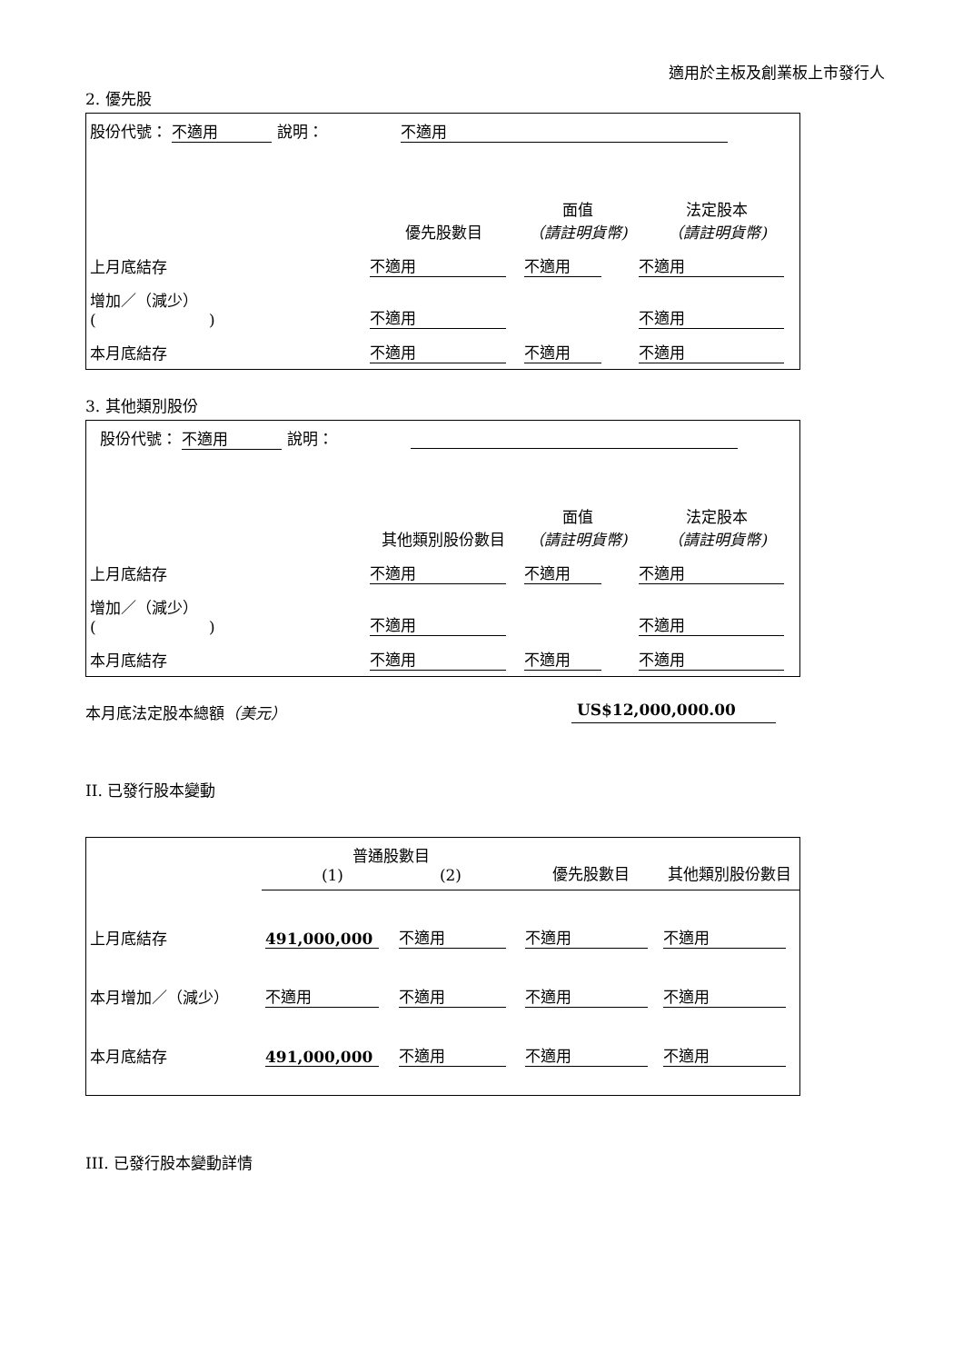適用於主板及創業板上市發行人
2. 優先股
| 股份代號： 不適用 說明： 不適用 | | | |
| | 優先股數目 | 面值 （請註明貨幣) | 法定股本 （請註明貨幣) |
| 上月底結存 | 不適用 | 不適用 | 不適用 |
| 增加／（減少） ( ) | 不適用 | | 不適用 |
| 本月底結存 | 不適用 | 不適用 | 不適用 |
3. 其他類別股份
| 股份代號： 不適用 說明： | | | |
| | 其他類別股份數目 | 面值 （請註明貨幣) | 法定股本 （請註明貨幣) |
| 上月底結存 | 不適用 | 不適用 | 不適用 |
| 增加／（減少） ( ) | 不適用 | | 不適用 |
| 本月底結存 | 不適用 | 不適用 | 不適用 |
本月底法定股本總額（美元） US$12,000,000.00
II. 已發行股本變動
| | 普通股數目 (1) (2) | | 優先股數目 | 其他類別股份數目 |
| 上月底結存 | 491,000,000 | 不適用 | 不適用 | 不適用 |
| 本月增加／（減少） | 不適用 | 不適用 | 不適用 | 不適用 |
| 本月底結存 | 491,000,000 | 不適用 | 不適用 | 不適用 |
III. 已發行股本變動詳情